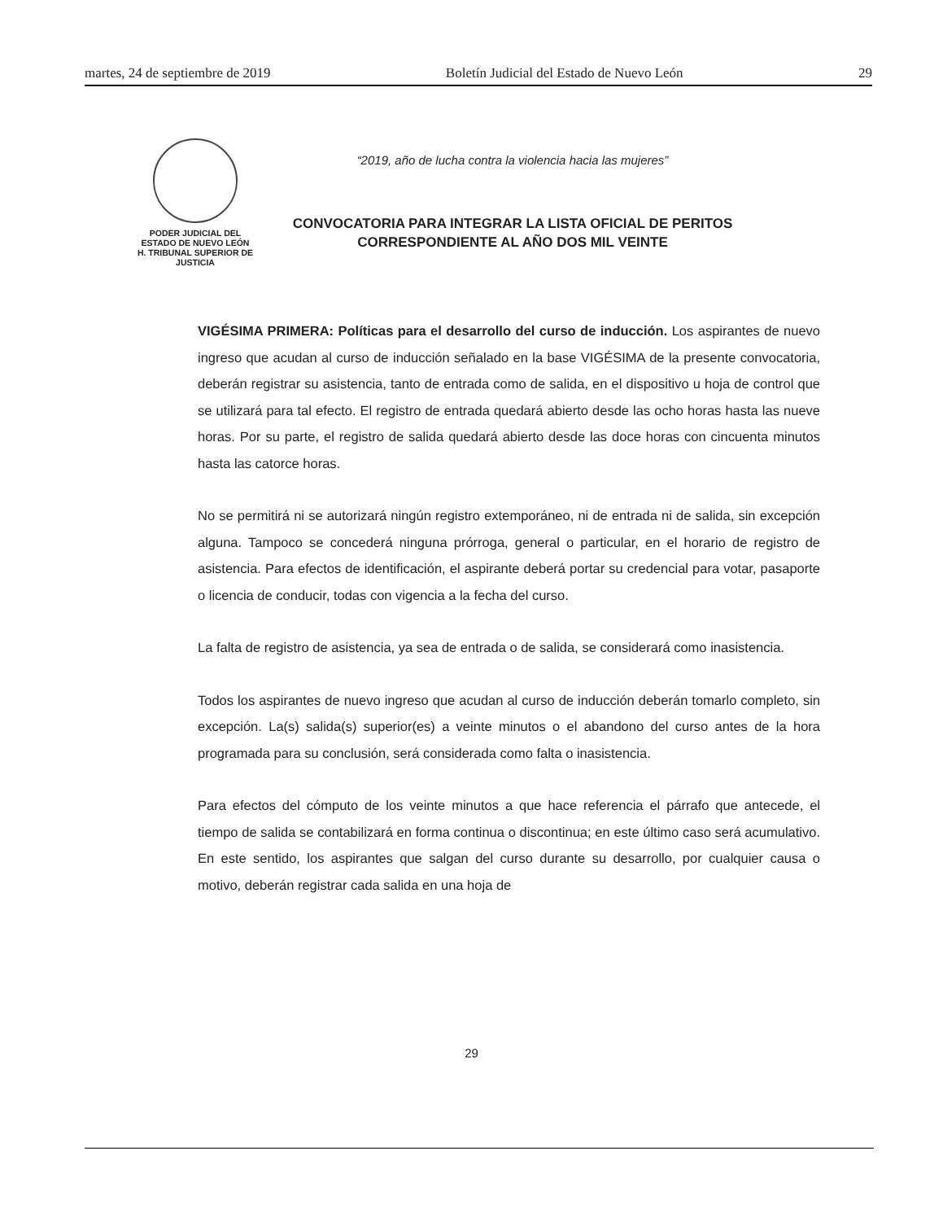martes, 24 de septiembre de 2019 Boletín Judicial del Estado de Nuevo León 29
PODER JUDICIAL DEL
ESTADO DE NUEVO LEÓN
H. TRIBUNAL SUPERIOR DE
JUSTICIA
“2019, año de lucha contra la violencia hacia las mujeres”
CONVOCATORIA PARA INTEGRAR LA LISTA OFICIAL DE PERITOS
CORRESPONDIENTE AL AÑO DOS MIL VEINTE
VIGÉSIMA PRIMERA: Políticas para el desarrollo del curso de inducción. Los aspirantes de nuevo ingreso que acudan al curso de inducción señalado en la base VIGÉSIMA de la presente convocatoria, deberán registrar su asistencia, tanto de entrada como de salida, en el dispositivo u hoja de control que se utilizará para tal efecto. El registro de entrada quedará abierto desde las ocho horas hasta las nueve horas. Por su parte, el registro de salida quedará abierto desde las doce horas con cincuenta minutos hasta las catorce horas.
No se permitirá ni se autorizará ningún registro extemporáneo, ni de entrada ni de salida, sin excepción alguna. Tampoco se concederá ninguna prórroga, general o particular, en el horario de registro de asistencia. Para efectos de identificación, el aspirante deberá portar su credencial para votar, pasaporte o licencia de conducir, todas con vigencia a la fecha del curso.
La falta de registro de asistencia, ya sea de entrada o de salida, se considerará como inasistencia.
Todos los aspirantes de nuevo ingreso que acudan al curso de inducción deberán tomarlo completo, sin excepción. La(s) salida(s) superior(es) a veinte minutos o el abandono del curso antes de la hora programada para su conclusión, será considerada como falta o inasistencia.
Para efectos del cómputo de los veinte minutos a que hace referencia el párrafo que antecede, el tiempo de salida se contabilizará en forma continua o discontinua; en este último caso será acumulativo. En este sentido, los aspirantes que salgan del curso durante su desarrollo, por cualquier causa o motivo, deberán registrar cada salida en una hoja de
29